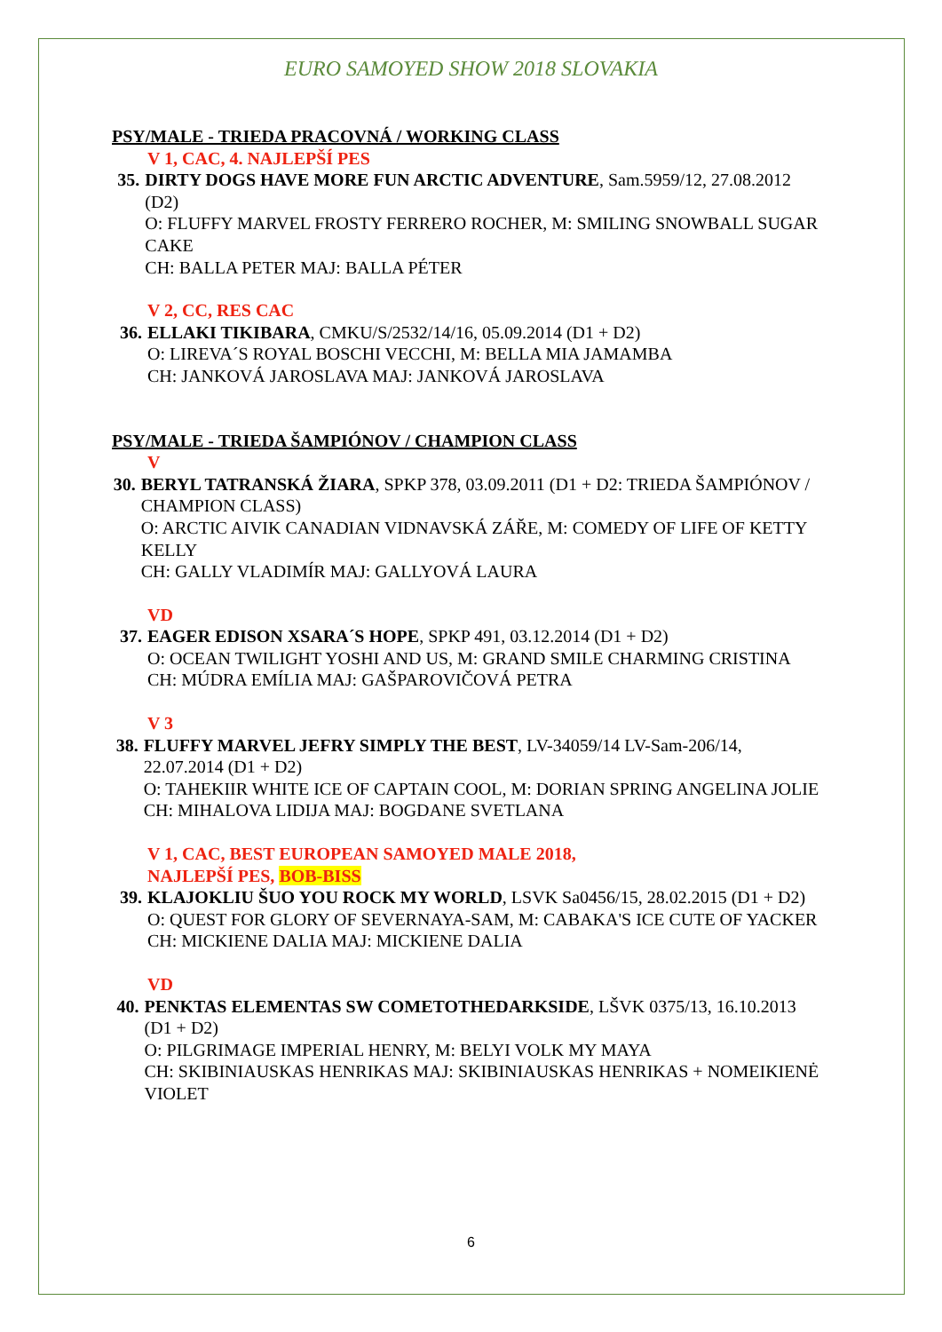EURO SAMOYED SHOW 2018 SLOVAKIA
PSY/MALE - TRIEDA PRACOVNÁ / WORKING CLASS
V 1, CAC, 4. NAJLEPŠÍ PES
35. DIRTY DOGS HAVE MORE FUN ARCTIC ADVENTURE, Sam.5959/12, 27.08.2012 (D2)
O: FLUFFY MARVEL FROSTY FERRERO ROCHER, M: SMILING SNOWBALL SUGAR CAKE
CH: BALLA PETER MAJ: BALLA PÉTER
V 2, CC, RES CAC
36. ELLAKI TIKIBARA, CMKU/S/2532/14/16, 05.09.2014 (D1 + D2)
O: LIREVA´S ROYAL BOSCHI VECCHI, M: BELLA MIA JAMAMBA
CH: JANKOVÁ JAROSLAVA MAJ: JANKOVÁ JAROSLAVA
PSY/MALE - TRIEDA ŠAMPIÓNOV / CHAMPION CLASS
V
30. BERYL TATRANSKÁ ŽIARA, SPKP 378, 03.09.2011 (D1 + D2: TRIEDA ŠAMPIÓNOV / CHAMPION CLASS)
O: ARCTIC AIVIK CANADIAN VIDNAVSKÁ ZÁŘE, M: COMEDY OF LIFE OF KETTY KELLY
CH: GALLY VLADIMÍR MAJ: GALLYOVÁ LAURA
VD
37. EAGER EDISON XSARA´S HOPE, SPKP 491, 03.12.2014 (D1 + D2)
O: OCEAN TWILIGHT YOSHI AND US, M: GRAND SMILE CHARMING CRISTINA
CH: MÚDRA EMÍLIA MAJ: GAŠPAROVIČOVÁ PETRA
V 3
38. FLUFFY MARVEL JEFRY SIMPLY THE BEST, LV-34059/14 LV-Sam-206/14, 22.07.2014 (D1 + D2)
O: TAHEKIIR WHITE ICE OF CAPTAIN COOL, M: DORIAN SPRING ANGELINA JOLIE
CH: MIHALOVA LIDIJA MAJ: BOGDANE SVETLANA
V 1, CAC, BEST EUROPEAN SAMOYED MALE 2018,
NAJLEPŠÍ PES, BOB-BISS
39. KLAJOKLIU ŠUO YOU ROCK MY WORLD, LSVK Sa0456/15, 28.02.2015 (D1 + D2)
O: QUEST FOR GLORY OF SEVERNAYA-SAM, M: CABAKA'S ICE CUTE OF YACKER
CH: MICKIENE DALIA MAJ: MICKIENE DALIA
VD
40. PENKTAS ELEMENTAS SW COMETOTHEDARKSIDE, LŠVK 0375/13, 16.10.2013 (D1 + D2)
O: PILGRIMAGE IMPERIAL HENRY, M: BELYI VOLK MY MAYA
CH: SKIBINIAUSKAS HENRIKAS MAJ: SKIBINIAUSKAS HENRIKAS + NOMEIKIENĖ VIOLET
6